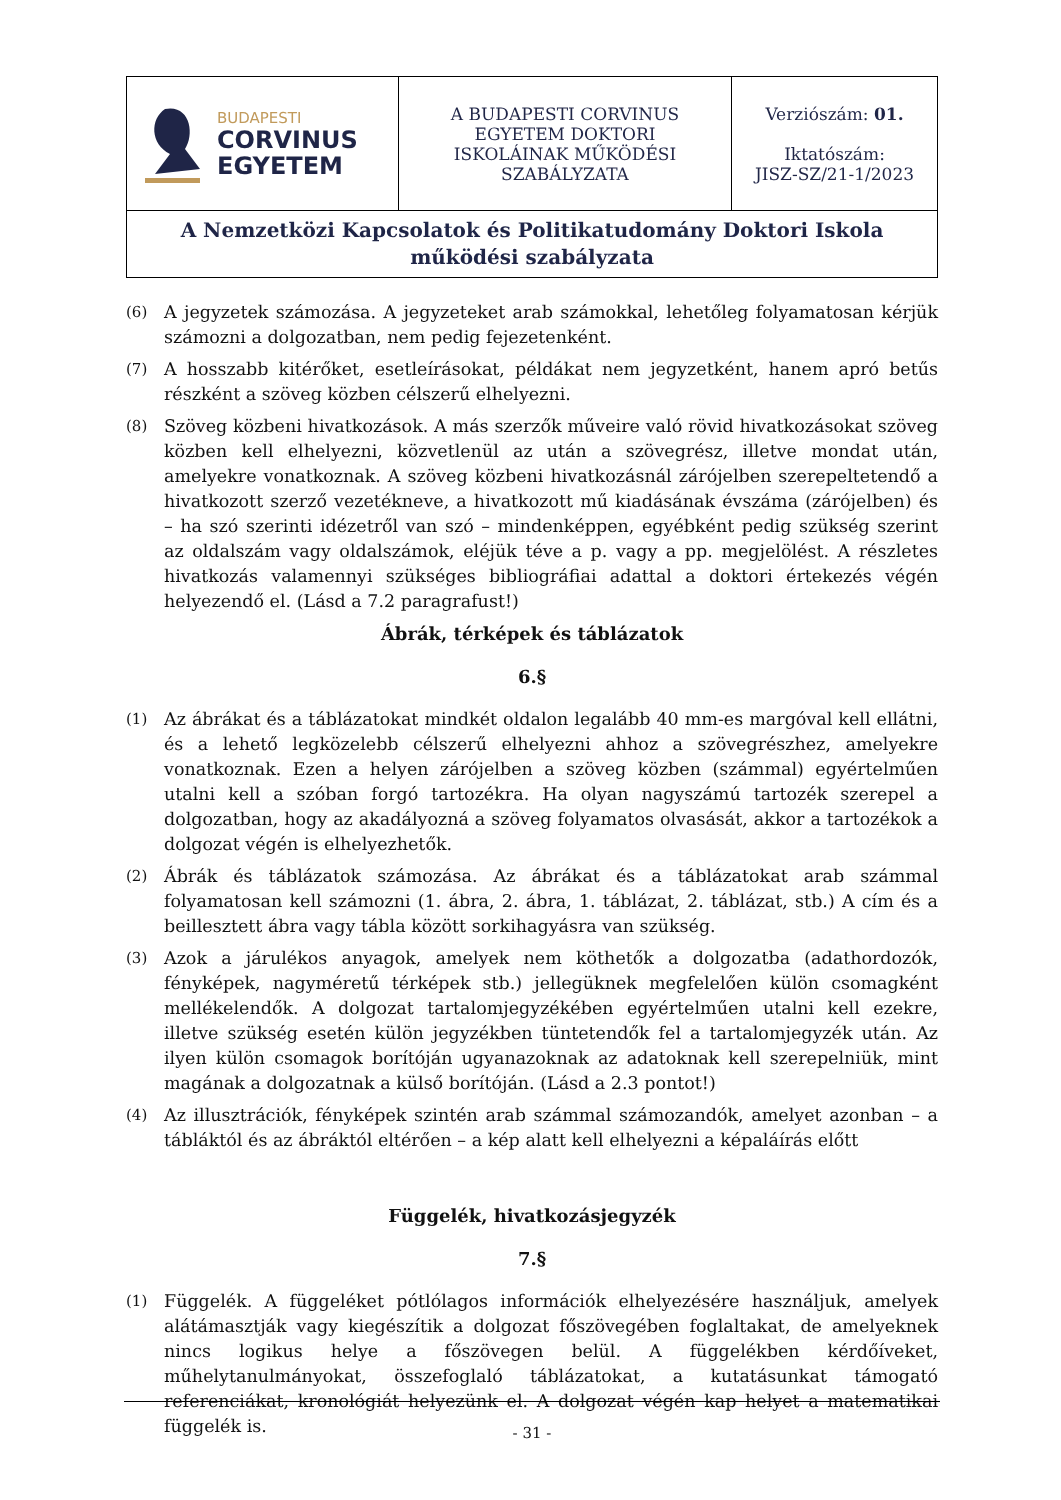| BUDAPESTI CORVINUS EGYETEM | A BUDAPESTI CORVINUS EGYETEM DOKTORI ISKOLÁINAK MŰKÖDÉSI SZABÁLYZATA | Verziószám: 01. Iktatószám: JISZ-SZ/21-1/2023 |
| A Nemzetközi Kapcsolatok és Politikatudomány Doktori Iskola működési szabályzata | | |
(6) A jegyzetek számozása. A jegyzeteket arab számokkal, lehetőleg folyamatosan kérjük számozni a dolgozatban, nem pedig fejezetenként.
(7) A hosszabb kitérőket, esetleírásokat, példákat nem jegyzetként, hanem apró betűs részként a szöveg közben célszerű elhelyezni.
(8) Szöveg közbeni hivatkozások. A más szerzők műveire való rövid hivatkozásokat szöveg közben kell elhelyezni, közvetlenül az után a szövegrész, illetve mondat után, amelyekre vonatkoznak. A szöveg közbeni hivatkozásnál zárójelben szerepeltetendő a hivatkozott szerző vezetékneve, a hivatkozott mű kiadásának évszáma (zárójelben) és – ha szó szerinti idézetről van szó – mindenképpen, egyébként pedig szükség szerint az oldalszám vagy oldalszámok, eléjük téve a p. vagy a pp. megjelölést. A részletes hivatkozás valamennyi szükséges bibliográfiai adattal a doktori értekezés végén helyezendő el. (Lásd a 7.2 paragrafust!)
Ábrák, térképek és táblázatok
6.§
(1) Az ábrákat és a táblázatokat mindkét oldalon legalább 40 mm-es margóval kell ellátni, és a lehető legközelebb célszerű elhelyezni ahhoz a szövegrészhez, amelyekre vonatkoznak. Ezen a helyen zárójelben a szöveg közben (számmal) egyértelműen utalni kell a szóban forgó tartozékra. Ha olyan nagyszámú tartozék szerepel a dolgozatban, hogy az akadályozná a szöveg folyamatos olvasását, akkor a tartozékok a dolgozat végén is elhelyezhetők.
(2) Ábrák és táblázatok számozása. Az ábrákat és a táblázatokat arab számmal folyamatosan kell számozni (1. ábra, 2. ábra, 1. táblázat, 2. táblázat, stb.) A cím és a beillesztett ábra vagy tábla között sorkihagyásra van szükség.
(3) Azok a járulékos anyagok, amelyek nem köthetők a dolgozatba (adathordozók, fényképek, nagyméretű térképek stb.) jellegüknek megfelelően külön csomagként mellékelendők. A dolgozat tartalomjegyzékében egyértelműen utalni kell ezekre, illetve szükség esetén külön jegyzékben tüntetendők fel a tartalomjegyzék után. Az ilyen külön csomagok borítóján ugyanazoknak az adatoknak kell szerepelniük, mint magának a dolgozatnak a külső borítóján. (Lásd a 2.3 pontot!)
(4) Az illusztrációk, fényképek szintén arab számmal számozandók, amelyet azonban – a tábláktól és az ábráktól eltérően – a kép alatt kell elhelyezni a képaláírás előtt
Függelék, hivatkozásjegyzék
7.§
(1) Függelék. A függeléket pótlólagos információk elhelyezésére használjuk, amelyek alátámasztják vagy kiegészítik a dolgozat főszövegében foglaltakat, de amelyeknek nincs logikus helye a főszövegen belül. A függelékben kérdőíveket, műhelytanulmányokat, összefoglaló táblázatokat, a kutatásunkat támogató referenciákat, kronológiát helyezünk el. A dolgozat végén kap helyet a matematikai függelék is.
- 31 -